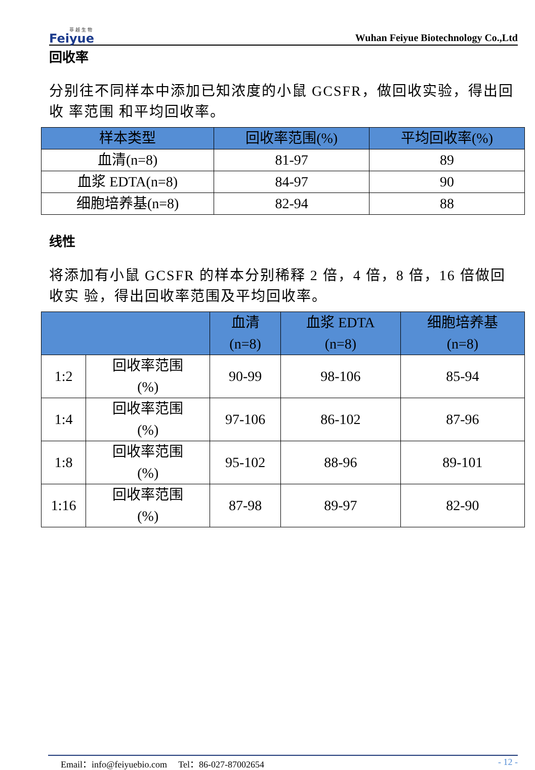菲 越 生 物
Feiyue
Wuhan Feiyue Biotechnology Co.,Ltd
回收率
分别往不同样本中添加已知浓度的小鼠 GCSFR，做回收实验，得出回收 率范围 和平均回收率。
| 样本类型 | 回收率范围(%) | 平均回收率(%) |
| --- | --- | --- |
| 血清(n=8) | 81-97 | 89 |
| 血浆 EDTA(n=8) | 84-97 | 90 |
| 细胞培养基(n=8) | 82-94 | 88 |
线性
将添加有小鼠 GCSFR 的样本分别稀释 2 倍，4 倍，8 倍，16 倍做回收实 验，得出回收率范围及平均回收率。
| | | 血清 (n=8) | 血浆 EDTA (n=8) | 细胞培养基 (n=8) |
| --- | --- | --- | --- | --- |
| 1:2 | 回收率范围 (%) | 90-99 | 98-106 | 85-94 |
| 1:4 | 回收率范围 (%) | 97-106 | 86-102 | 87-96 |
| 1:8 | 回收率范围 (%) | 95-102 | 88-96 | 89-101 |
| 1:16 | 回收率范围 (%) | 87-98 | 89-97 | 82-90 |
Email：info@feiyuebio.com Tel：86-027-87002654 - 12 -